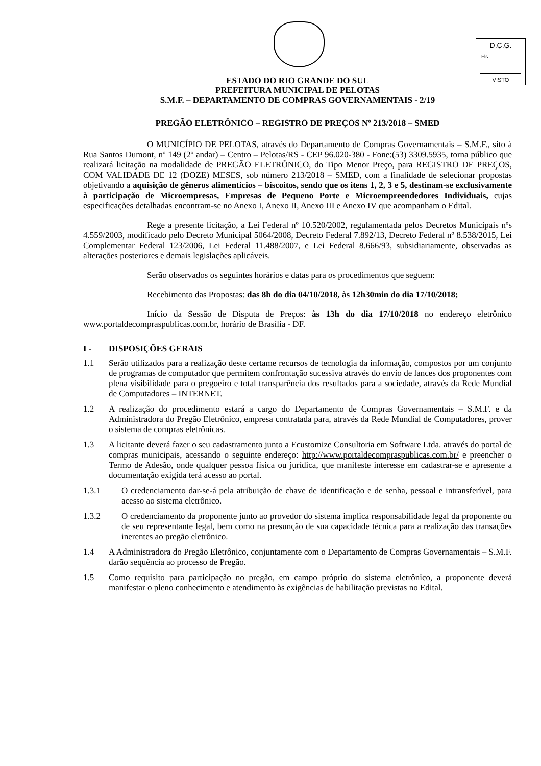D.C.G.
Fls.________
VISTO
ESTADO DO RIO GRANDE DO SUL
PREFEITURA MUNICIPAL DE PELOTAS
S.M.F. – DEPARTAMENTO DE COMPRAS GOVERNAMENTAIS - 2/19
PREGÃO ELETRÔNICO – REGISTRO DE PREÇOS Nº 213/2018 – SMED
O MUNICÍPIO DE PELOTAS, através do Departamento de Compras Governamentais – S.M.F., sito à Rua Santos Dumont, nº 149 (2º andar) – Centro – Pelotas/RS - CEP 96.020-380 - Fone:(53) 3309.5935, torna público que realizará licitação na modalidade de PREGÃO ELETRÔNICO, do Tipo Menor Preço, para REGISTRO DE PREÇOS, COM VALIDADE DE 12 (DOZE) MESES, sob número 213/2018 – SMED, com a finalidade de selecionar propostas objetivando a aquisição de gêneros alimentícios – biscoitos, sendo que os itens 1, 2, 3 e 5, destinam-se exclusivamente à participação de Microempresas, Empresas de Pequeno Porte e Microempreendedores Individuais, cujas especificações detalhadas encontram-se no Anexo I, Anexo II, Anexo III e Anexo IV que acompanham o Edital.
Rege a presente licitação, a Lei Federal nº 10.520/2002, regulamentada pelos Decretos Municipais nºs 4.559/2003, modificado pelo Decreto Municipal 5064/2008, Decreto Federal 7.892/13, Decreto Federal nº 8.538/2015, Lei Complementar Federal 123/2006, Lei Federal 11.488/2007, e Lei Federal 8.666/93, subsidiariamente, observadas as alterações posteriores e demais legislações aplicáveis.
Serão observados os seguintes horários e datas para os procedimentos que seguem:
Recebimento das Propostas: das 8h do dia 04/10/2018, às 12h30min do dia 17/10/2018;
Início da Sessão de Disputa de Preços: às 13h do dia 17/10/2018 no endereço eletrônico www.portaldecompraspublicas.com.br, horário de Brasília - DF.
I - DISPOSIÇÕES GERAIS
1.1 Serão utilizados para a realização deste certame recursos de tecnologia da informação, compostos por um conjunto de programas de computador que permitem confrontação sucessiva através do envio de lances dos proponentes com plena visibilidade para o pregoeiro e total transparência dos resultados para a sociedade, através da Rede Mundial de Computadores – INTERNET.
1.2 A realização do procedimento estará a cargo do Departamento de Compras Governamentais – S.M.F. e da Administradora do Pregão Eletrônico, empresa contratada para, através da Rede Mundial de Computadores, prover o sistema de compras eletrônicas.
1.3 A licitante deverá fazer o seu cadastramento junto a Ecustomize Consultoria em Software Ltda. através do portal de compras municipais, acessando o seguinte endereço: http://www.portaldecompraspublicas.com.br/ e preencher o Termo de Adesão, onde qualquer pessoa física ou jurídica, que manifeste interesse em cadastrar-se e apresente a documentação exigida terá acesso ao portal.
1.3.1 O credenciamento dar-se-á pela atribuição de chave de identificação e de senha, pessoal e intransferível, para acesso ao sistema eletrônico.
1.3.2 O credenciamento da proponente junto ao provedor do sistema implica responsabilidade legal da proponente ou de seu representante legal, bem como na presunção de sua capacidade técnica para a realização das transações inerentes ao pregão eletrônico.
1.4 A Administradora do Pregão Eletrônico, conjuntamente com o Departamento de Compras Governamentais – S.M.F. darão sequência ao processo de Pregão.
1.5 Como requisito para participação no pregão, em campo próprio do sistema eletrônico, a proponente deverá manifestar o pleno conhecimento e atendimento às exigências de habilitação previstas no Edital.